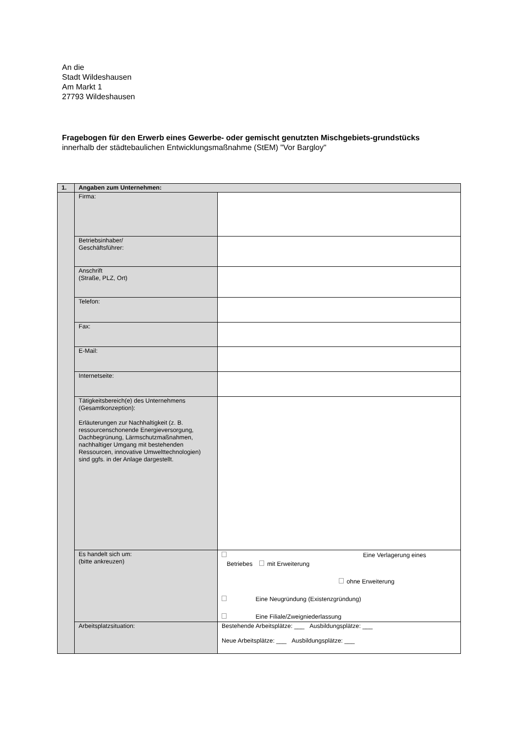An die
Stadt Wildeshausen
Am Markt 1
27793 Wildeshausen
Fragebogen für den Erwerb eines Gewerbe- oder gemischt genutzten Mischgebiets-grundstücks
innerhalb der städtebaulichen Entwicklungsmaßnahme (StEM) "Vor Bargloy"
| 1. | Angaben zum Unternehmen: | |
| --- | --- | --- |
| | Firma: | |
| | Betriebsinhaber/ Geschäftsführer: | |
| | Anschrift (Straße, PLZ, Ort) | |
| | Telefon: | |
| | Fax: | |
| | E-Mail: | |
| | Internetseite: | |
| | Tätigkeitsbereich(e) des Unternehmens (Gesamtkonzeption): Erläuterungen zur Nachhaltigkeit (z. B. ressourcenschonende Energieversorgung, Dachbegrünung, Lärmschutzmaßnahmen, nachhaltiger Umgang mit bestehenden Ressourcen, innovative Umwelttechnologien) sind ggfs. in der Anlage dargestellt. | |
| | Es handelt sich um: (bitte ankreuzen) | Eine Verlagerung eines Betriebes mit Erweiterung ohne Erweiterung Eine Neugründung (Existenzgründung) Eine Filiale/Zweigniederlassung |
| | Arbeitsplatzsituation: | Bestehende Arbeitsplätze: ___ Ausbildungsplätze: ___ Neue Arbeitsplätze: ___ Ausbildungsplätze: ___ |